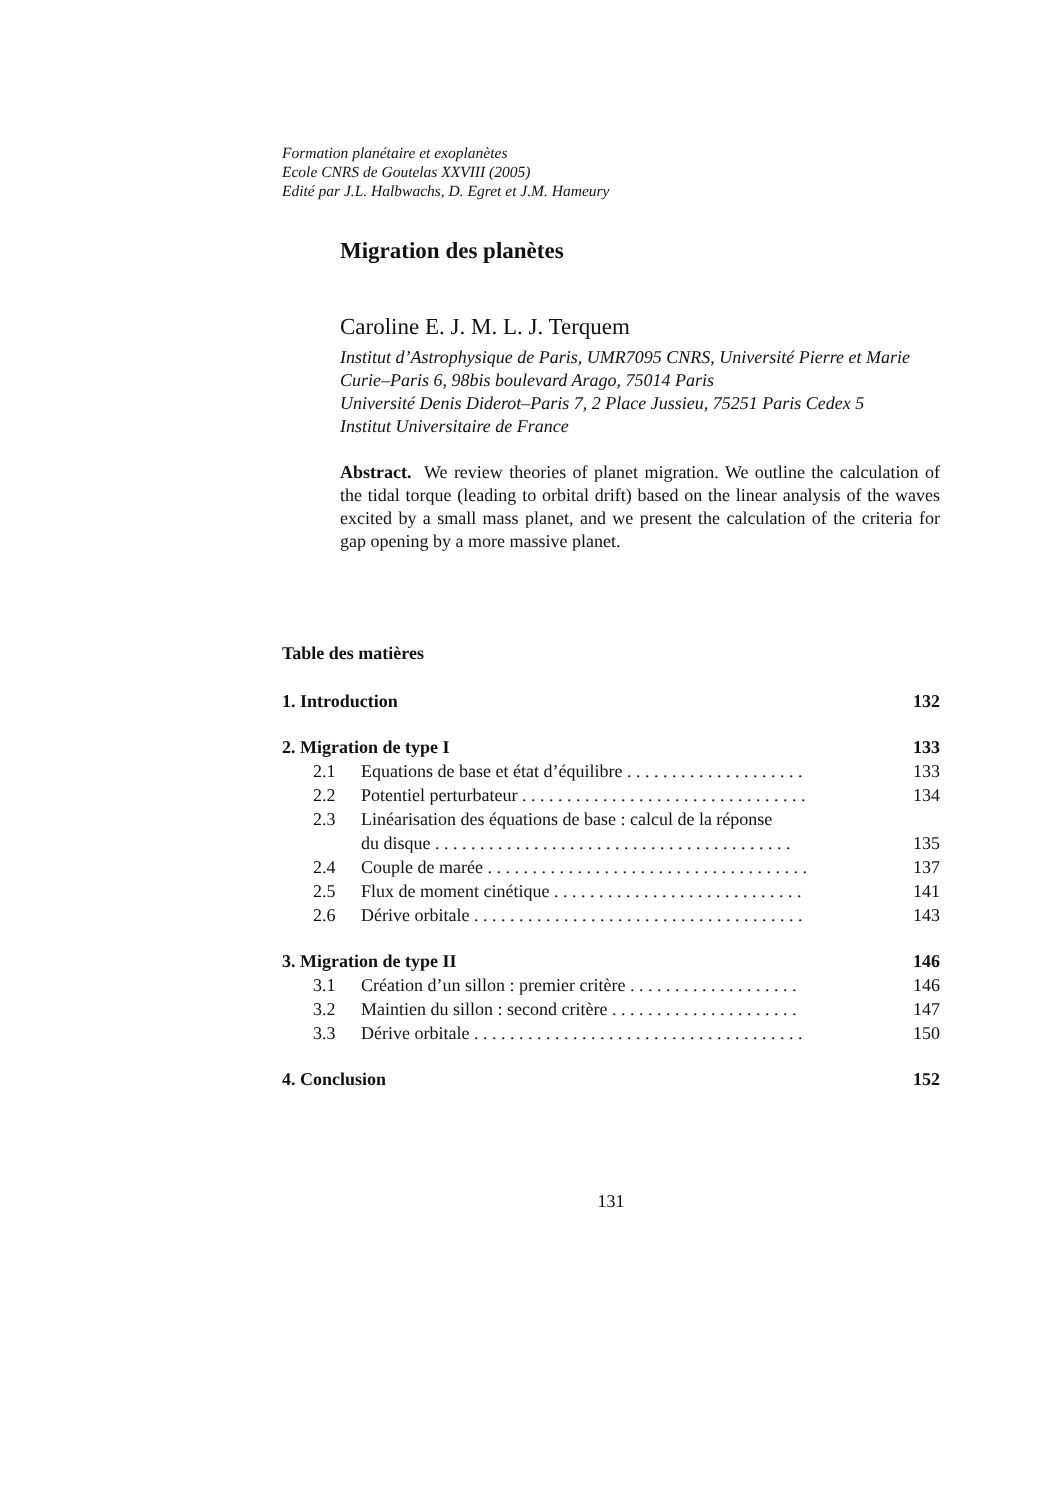Formation planétaire et exoplanètes
Ecole CNRS de Goutelas XXVIII (2005)
Edité par J.L. Halbwachs, D. Egret et J.M. Hameury
Migration des planètes
Caroline E. J. M. L. J. Terquem
Institut d’Astrophysique de Paris, UMR7095 CNRS, Université Pierre et Marie Curie–Paris 6, 98bis boulevard Arago, 75014 Paris
Université Denis Diderot–Paris 7, 2 Place Jussieu, 75251 Paris Cedex 5
Institut Universitaire de France
Abstract. We review theories of planet migration. We outline the calculation of the tidal torque (leading to orbital drift) based on the linear analysis of the waves excited by a small mass planet, and we present the calculation of the criteria for gap opening by a more massive planet.
Table des matières
1. Introduction 132
2. Migration de type I 133
2.1 Equations de base et état d’équilibre . . . . . . . . . . . . . . . . . . . . 133
2.2 Potentiel perturbateur . . . . . . . . . . . . . . . . . . . . . . . . . . . . . . . . 134
2.3 Linéarisation des équations de base : calcul de la réponse
du disque . . . . . . . . . . . . . . . . . . . . . . . . . . . . . . . . . . . . . . . . 135
2.4 Couple de marée . . . . . . . . . . . . . . . . . . . . . . . . . . . . . . . . . . . . 137
2.5 Flux de moment cinétique . . . . . . . . . . . . . . . . . . . . . . . . . . . . 141
2.6 Dérive orbitale . . . . . . . . . . . . . . . . . . . . . . . . . . . . . . . . . . . . . 143
3. Migration de type II 146
3.1 Création d’un sillon : premier critère . . . . . . . . . . . . . . . . . . . 146
3.2 Maintien du sillon : second critère . . . . . . . . . . . . . . . . . . . . . 147
3.3 Dérive orbitale . . . . . . . . . . . . . . . . . . . . . . . . . . . . . . . . . . . . . 150
4. Conclusion 152
131